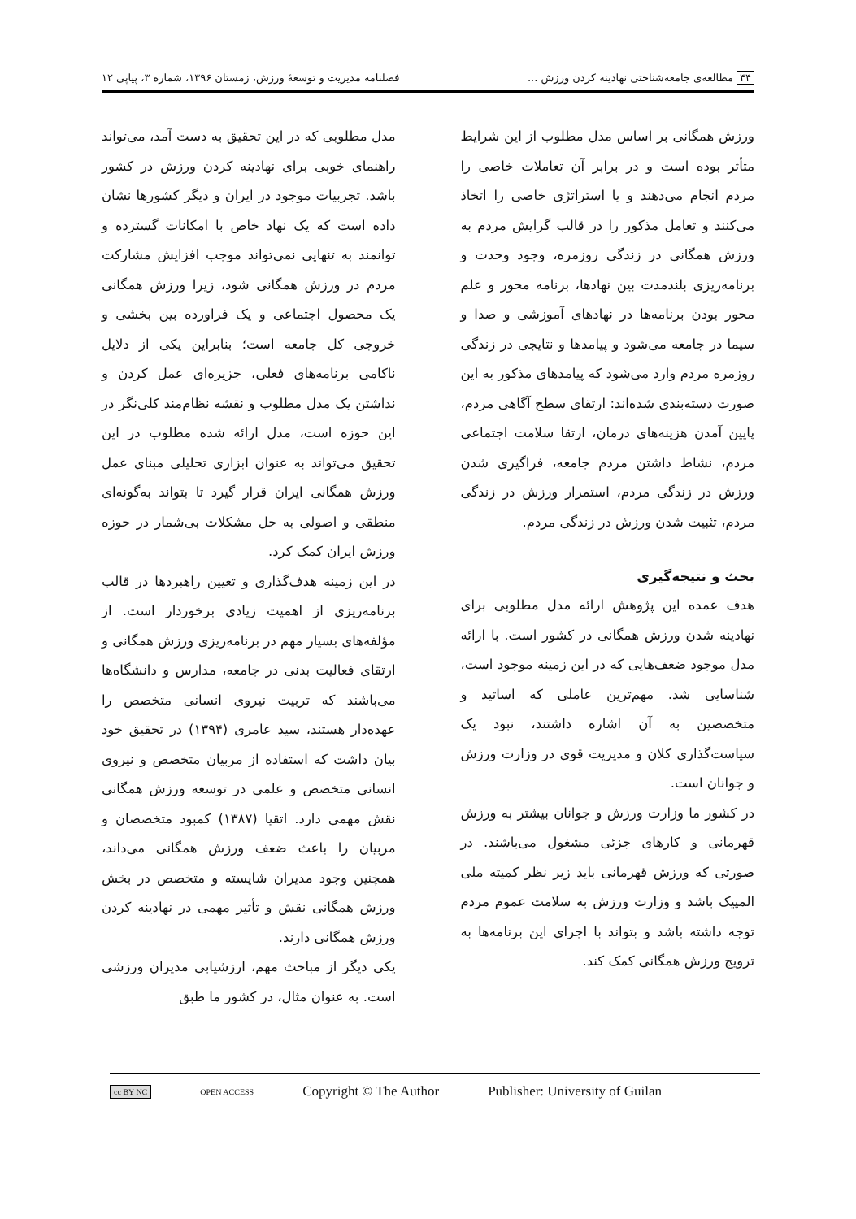۴۴ مطالعه‌ی جامعه‌شناختی نهادینه کردن ورزش ...
فصلنامه مدیریت و توسعهٔ ورزش، زمستان ۱۳۹۶، شماره ۳، پیاپی ۱۲
ورزش همگانی بر اساس مدل مطلوب از این شرایط متأثر بوده است و در برابر آن تعاملات خاصی را مردم انجام می‌دهند و یا استراتژی خاصی را اتخاذ می‌کنند و تعامل مذکور را در قالب گرایش مردم به ورزش همگانی در زندگی روزمره، وجود وحدت و برنامه‌ریزی بلندمدت بین نهادها، برنامه محور و علم محور بودن برنامه‌ها در نهادهای آموزشی و صدا و سیما در جامعه می‌شود و پیامدها و نتایجی در زندگی روزمره مردم وارد می‌شود که پیامدهای مذکور به این صورت دسته‌بندی شده‌اند: ارتقای سطح آگاهی مردم، پایین آمدن هزینه‌های درمان، ارتقا سلامت اجتماعی مردم، نشاط داشتن مردم جامعه، فراگیری شدن ورزش در زندگی مردم، استمرار ورزش در زندگی مردم، تثبیت شدن ورزش در زندگی مردم.
بحث و نتیجه‌گیری
هدف عمده این پژوهش ارائه مدل مطلوبی برای نهادینه شدن ورزش همگانی در کشور است. با ارائه مدل موجود ضعف‌هایی که در این زمینه موجود است، شناسایی شد. مهم‌ترین عاملی که اساتید و متخصصین به آن اشاره داشتند، نبود یک سیاست‌گذاری کلان و مدیریت قوی در وزارت ورزش و جوانان است.
در کشور ما وزارت ورزش و جوانان بیشتر به ورزش قهرمانی و کارهای جزئی مشغول می‌باشند. در صورتی که ورزش قهرمانی باید زیر نظر کمیته ملی المپیک باشد و وزارت ورزش به سلامت عموم مردم توجه داشته باشد و بتواند با اجرای این برنامه‌ها به ترویج ورزش همگانی کمک کند.
مدل مطلوبی که در این تحقیق به دست آمد، می‌تواند راهنمای خوبی برای نهادینه کردن ورزش در کشور باشد. تجربیات موجود در ایران و دیگر کشورها نشان داده است که یک نهاد خاص با امکانات گسترده و توانمند به تنهایی نمی‌تواند موجب افزایش مشارکت مردم در ورزش همگانی شود، زیرا ورزش همگانی یک محصول اجتماعی و یک فراورده بین بخشی و خروجی کل جامعه است؛ بنابراین یکی از دلایل ناکامی برنامه‌های فعلی، جزیره‌ای عمل کردن و نداشتن یک مدل مطلوب و نقشه نظام‌مند کلی‌نگر در این حوزه است، مدل ارائه شده مطلوب در این تحقیق می‌تواند به عنوان ابزاری تحلیلی مبنای عمل ورزش همگانی ایران قرار گیرد تا بتواند به‌گونه‌ای منطقی و اصولی به حل مشکلات بی‌شمار در حوزه ورزش ایران کمک کرد.
در این زمینه هدف‌گذاری و تعیین راهبردها در قالب برنامه‌ریزی از اهمیت زیادی برخوردار است. از مؤلفه‌های بسیار مهم در برنامه‌ریزی ورزش همگانی و ارتقای فعالیت بدنی در جامعه، مدارس و دانشگاه‌ها می‌باشند که تربیت نیروی انسانی متخصص را عهده‌دار هستند، سید عامری (۱۳۹۴) در تحقیق خود بیان داشت که استفاده از مربیان متخصص و نیروی انسانی متخصص و علمی در توسعه ورزش همگانی نقش مهمی دارد. اتقیا (۱۳۸۷) کمبود متخصصان و مربیان را باعث ضعف ورزش همگانی می‌داند، همچنین وجود مدیران شایسته و متخصص در بخش ورزش همگانی نقش و تأثیر مهمی در نهادینه کردن ورزش همگانی دارند.
یکی دیگر از مباحث مهم، ارزشیابی مدیران ورزشی است. به عنوان مثال، در کشور ما طبق
cc BY NC OPEN ACCESS Copyright © The Author Publisher: University of Guilan